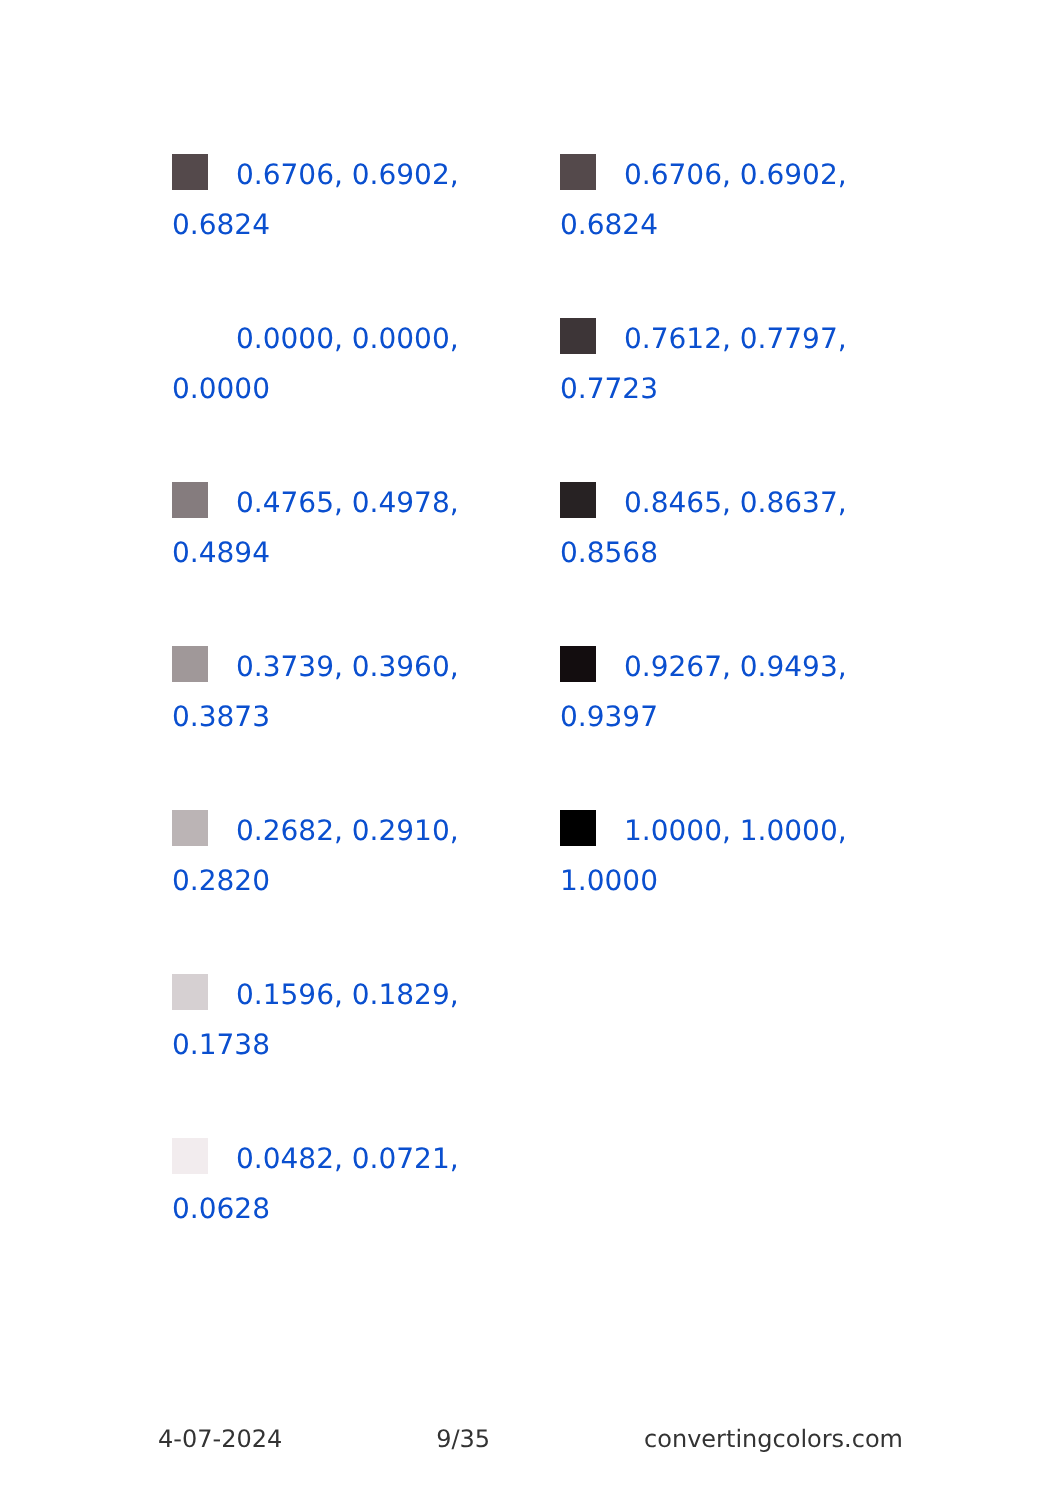0.6706, 0.6902, 0.6824
0.0000, 0.0000, 0.0000
0.4765, 0.4978, 0.4894
0.3739, 0.3960, 0.3873
0.2682, 0.2910, 0.2820
0.1596, 0.1829, 0.1738
0.0482, 0.0721, 0.0628
0.6706, 0.6902, 0.6824
0.7612, 0.7797, 0.7723
0.8465, 0.8637, 0.8568
0.9267, 0.9493, 0.9397
1.0000, 1.0000, 1.0000
4-07-2024 9/35 convertingcolors.com